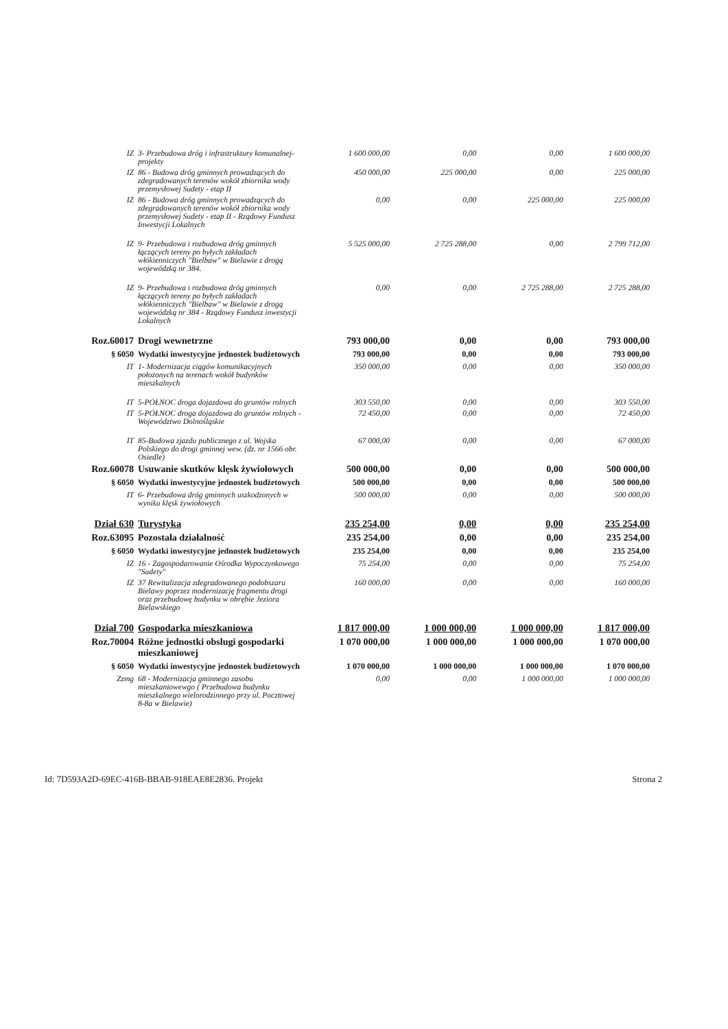| IZ | 3- Przebudowa dróg i infrastruktury komunalnej-projekty | 1 600 000,00 | 0,00 | 0,00 | 1 600 000,00 |
| IZ | 86 - Budowa dróg gminnych prowadzących do zdegradowanych terenów wokół zbiornika wody przemysłowej Sudety - etap II | 450 000,00 | 225 000,00 | 0,00 | 225 000,00 |
| IZ | 86 - Budowa dróg gminnych prowadzących do zdegradowanych terenów wokół zbiornika wody przemysłowej Sudety - etap II - Rządowy Fundusz Inwestycji Lokalnych | 0,00 | 0,00 | 225 000,00 | 225 000,00 |
| IZ | 9- Przebudowa i rozbudowa dróg gminnych łączących tereny po byłych zakładach włókienniczych "Bielbaw" w Bielawie z drogą wojewódzką nr 384. | 5 525 000,00 | 2 725 288,00 | 0,00 | 2 799 712,00 |
| IZ | 9- Przebudowa i rozbudowa dróg gminnych łączących tereny po byłych zakładach włókienniczych "Bielbaw" w Bielawie z drogą wojewódzką nr 384 - Rządowy Fundusz inwestycji Lokalnych | 0,00 | 0,00 | 2 725 288,00 | 2 725 288,00 |
| Roz.60017 | Drogi wewnetrzne | 793 000,00 | 0,00 | 0,00 | 793 000,00 |
| § 6050 | Wydatki inwestycyjne jednostek budżetowych | 793 000,00 | 0,00 | 0,00 | 793 000,00 |
| IT | 1- Modernizacja ciągów komunikacyjnych położonych na terenach wokół budynków mieszkalnych | 350 000,00 | 0,00 | 0,00 | 350 000,00 |
| IT | 5-PÓŁNOC droga dojazdowa do gruntów rolnych | 303 550,00 | 0,00 | 0,00 | 303 550,00 |
| IT | 5-PÓŁNOC droga dojazdowa do gruntów rolnych - Województwo Dolnośląskie | 72 450,00 | 0,00 | 0,00 | 72 450,00 |
| IT | 85-Budowa zjazdu publicznego z ul. Wojska Polskiego do drogi gminnej wew. (dz. nr 1566 obr. Osiedle) | 67 000,00 | 0,00 | 0,00 | 67 000,00 |
| Roz.60078 | Usuwanie skutków klęsk żywiołowych | 500 000,00 | 0,00 | 0,00 | 500 000,00 |
| § 6050 | Wydatki inwestycyjne jednostek budżetowych | 500 000,00 | 0,00 | 0,00 | 500 000,00 |
| IT | 6- Przebudowa dróg gminnych uszkodzonych w wyniku klęsk żywiołowych | 500 000,00 | 0,00 | 0,00 | 500 000,00 |
| Dział 630 | Turystyka | 235 254,00 | 0,00 | 0,00 | 235 254,00 |
| Roz.63095 | Pozostała działalność | 235 254,00 | 0,00 | 0,00 | 235 254,00 |
| § 6050 | Wydatki inwestycyjne jednostek budżetowych | 235 254,00 | 0,00 | 0,00 | 235 254,00 |
| IZ | 16 - Zagospodarowanie Ośrodka Wypoczynkowego "Sudety" | 75 254,00 | 0,00 | 0,00 | 75 254,00 |
| IZ | 37 Rewitalizacja zdegradowanego podobszaru Bielawy poprzez modernizację fragmentu drogi oraz przebudowę budynku w obrębie Jeziora Bielawskiego | 160 000,00 | 0,00 | 0,00 | 160 000,00 |
| Dział 700 | Gospodarka mieszkaniowa | 1 817 000,00 | 1 000 000,00 | 1 000 000,00 | 1 817 000,00 |
| Roz.70004 | Różne jednostki obslugi gospodarki mieszkaniowej | 1 070 000,00 | 1 000 000,00 | 1 000 000,00 | 1 070 000,00 |
| § 6050 | Wydatki inwestycyjne jednostek budżetowych | 1 070 000,00 | 1 000 000,00 | 1 000 000,00 | 1 070 000,00 |
| Zzmg | 68 - Modernizacja gminnego zasobu mieszkaniowewgo ( Przebudowa budynku mieszkalnego wielorodzinnego przy ul. Pocztowej 8-8a w Bielawie) | 0,00 | 0,00 | 1 000 000,00 | 1 000 000,00 |
Id: 7D593A2D-69EC-416B-BBAB-918EAE8E2836. Projekt Strona 2